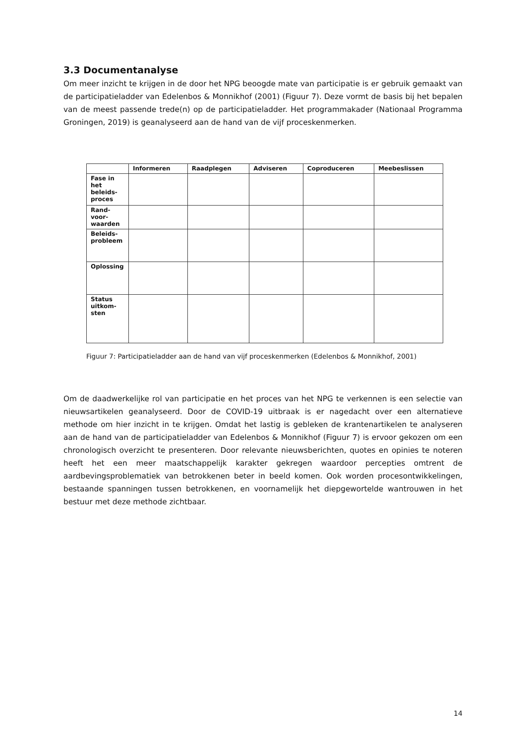3.3 Documentanalyse
Om meer inzicht te krijgen in de door het NPG beoogde mate van participatie is er gebruik gemaakt van de participatieladder van Edelenbos & Monnikhof (2001) (Figuur 7). Deze vormt de basis bij het bepalen van de meest passende trede(n) op de participatieladder. Het programmakader (Nationaal Programma Groningen, 2019) is geanalyseerd aan de hand van de vijf proceskenmerken.
| | Informeren | Raadplegen | Adviseren | Coproduceren | Meebeslissen |
| --- | --- | --- | --- | --- | --- |
| Fase in het beleids-proces | | | | | |
| Rand-voor-waarden | | | | | |
| Beleids-probleem | | | | | |
| Oplossing | | | | | |
| Status uitkom-sten | | | | | |
Figuur 7: Participatieladder aan de hand van vijf proceskenmerken (Edelenbos & Monnikhof, 2001)
Om de daadwerkelijke rol van participatie en het proces van het NPG te verkennen is een selectie van nieuwsartikelen geanalyseerd. Door de COVID-19 uitbraak is er nagedacht over een alternatieve methode om hier inzicht in te krijgen. Omdat het lastig is gebleken de krantenartikelen te analyseren aan de hand van de participatieladder van Edelenbos & Monnikhof (Figuur 7) is ervoor gekozen om een chronologisch overzicht te presenteren. Door relevante nieuwsberichten, quotes en opinies te noteren heeft het een meer maatschappelijk karakter gekregen waardoor percepties omtrent de aardbevingsproblematiek van betrokkenen beter in beeld komen. Ook worden procesontwikkelingen, bestaande spanningen tussen betrokkenen, en voornamelijk het diepgewortelde wantrouwen in het bestuur met deze methode zichtbaar.
14